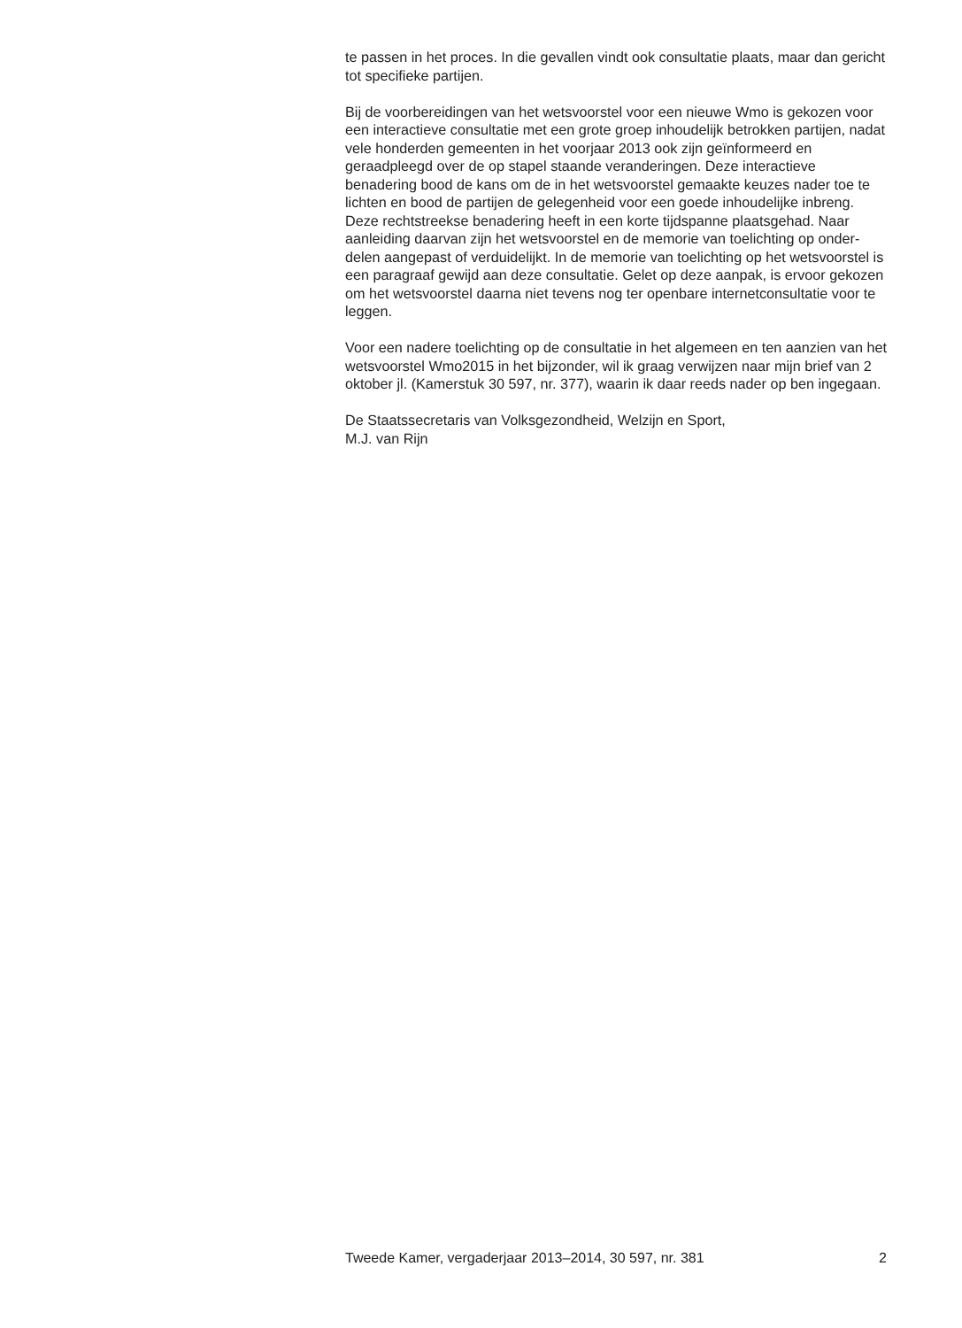te passen in het proces. In die gevallen vindt ook consultatie plaats, maar dan gericht tot specifieke partijen.
Bij de voorbereidingen van het wetsvoorstel voor een nieuwe Wmo is gekozen voor een interactieve consultatie met een grote groep inhoudelijk betrokken partijen, nadat vele honderden gemeenten in het voorjaar 2013 ook zijn geïnformeerd en geraadpleegd over de op stapel staande veranderingen. Deze interactieve benadering bood de kans om de in het wetsvoorstel gemaakte keuzes nader toe te lichten en bood de partijen de gelegenheid voor een goede inhoudelijke inbreng. Deze rechtstreekse benadering heeft in een korte tijdspanne plaatsgehad. Naar aanleiding daarvan zijn het wetsvoorstel en de memorie van toelichting op onder-delen aangepast of verduidelijkt. In de memorie van toelichting op het wetsvoorstel is een paragraaf gewijd aan deze consultatie. Gelet op deze aanpak, is ervoor gekozen om het wetsvoorstel daarna niet tevens nog ter openbare internetconsultatie voor te leggen.
Voor een nadere toelichting op de consultatie in het algemeen en ten aanzien van het wetsvoorstel Wmo2015 in het bijzonder, wil ik graag verwijzen naar mijn brief van 2 oktober jl. (Kamerstuk 30 597, nr. 377), waarin ik daar reeds nader op ben ingegaan.
De Staatssecretaris van Volksgezondheid, Welzijn en Sport,
M.J. van Rijn
Tweede Kamer, vergaderjaar 2013–2014, 30 597, nr. 381 2